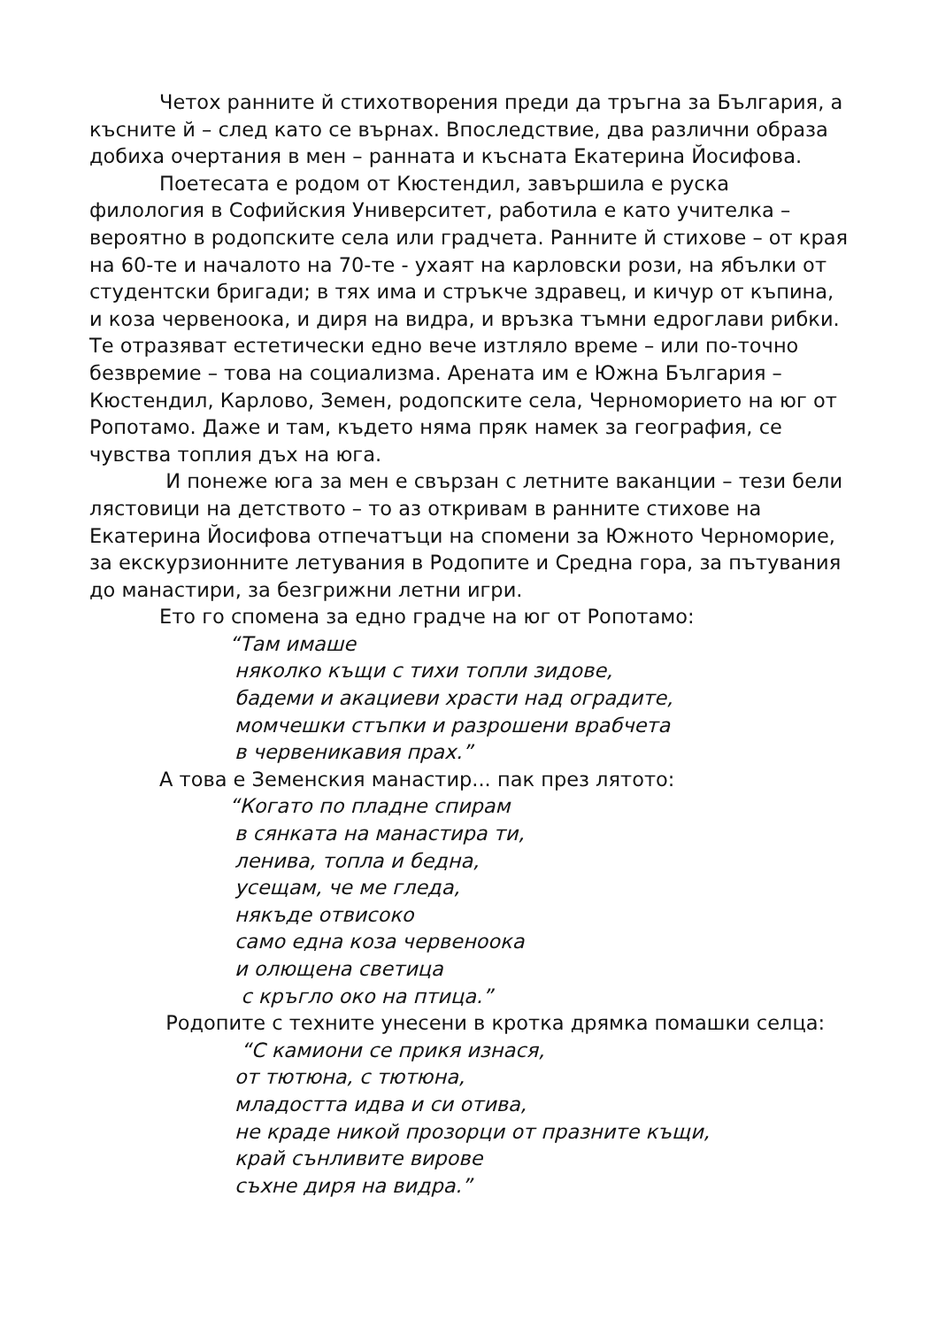Четох ранните й стихотворения преди да тръгна за България, а късните й – след като се върнах. Впоследствие, два различни образа добиха очертания в мен – ранната и късната Екатерина Йосифова.
Поетесата е родом от Кюстендил, завършила е руска филология в Софийския Университет, работила е като учителка – вероятно в родопските села или градчета. Ранните й стихове – от края на 60-те и началото на 70-те - ухаят на карловски рози, на ябълки от студентски бригади; в тях има и стръкче здравец, и кичур от къпина, и коза червеноока, и диря на видра, и връзка тъмни едроглави рибки. Те отразяват естетически едно вече изтляло време – или по-точно безвремие – това на социализма. Арената им е Южна България – Кюстендил, Карлово, Земен, родопските села, Черноморието на юг от Ропотамо. Даже и там, където няма пряк намек за география, се чувства топлия дъх на юга.
И понеже юга за мен е свързан с летните ваканции – тези бели лястовици на детството – то аз откривам в ранните стихове на Екатерина Йосифова отпечатъци на спомени за Южното Черноморие, за екскурзионните летувания в Родопите и Средна гора, за пътувания до манастири, за безгрижни летни игри.
Ето го спомена за едно градче на юг от Ропотамо:
“Там имаше
няколко къщи с тихи топли зидове,
бадеми и акациеви храсти над оградите,
момчешки стъпки и разрошени врабчета
в червеникавия прах.”
А това е Земенския манастир... пак през лятото:
“Когато по пладне спирам
в сянката на манастира ти,
ленива, топла и бедна,
усещам, че ме гледа,
някъде отвисоко
само една коза червеноока
и олющена светица
с кръгло око на птица.”
Родопите с техните унесени в кротка дрямка помашки селца:
“С камиони се прикя изнася,
от тютюна, с тютюна,
младостта идва и си отива,
не краде никой прозорци от празните къщи,
край сънливите вирове
съхне диря на видра.”